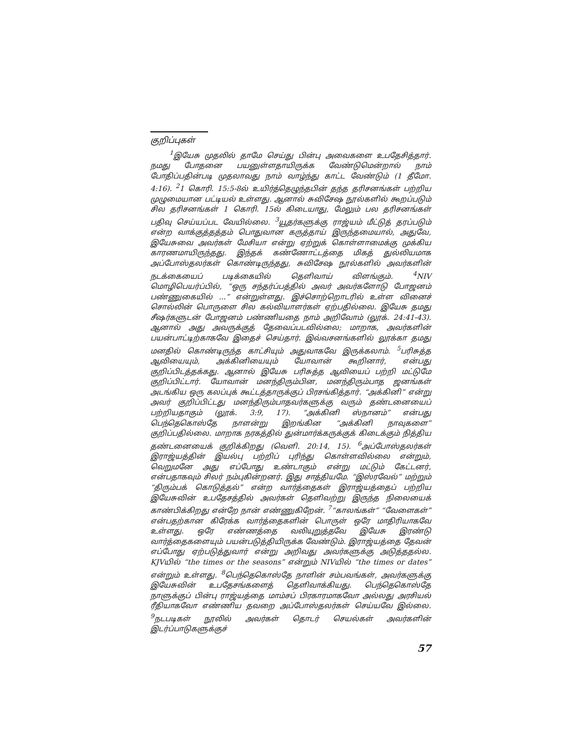குறிப்புகள்
<sup>1</sup> இயேசு முதலில் தாமே செய்து பின்பு அவைகளை உபதேசித்தார். நமது போதனை பயனுள்ளதாயிருக்க வேண்டுமென்றால் நாம் போதிப்பதின்படி முதலாவது நாம் வாழ்ந்து காட்ட வேண்டும் (1 தீமோ. 4:16). <sup>2</sup>1 கொரி. 15:5-8ல் உயிர்த்தெழுந்தபின் தந்த தரிசனங்கள் பற்றிய முழுமையான பட்டியல் உள்ளது. ஆனால் சுவிசேஷ நூல்களில் கூறப்படும் சில தரிசனங்கள் 1 கொரி. 15ல் கிடையாது, மேலும் பல தரிசனங்கள் பதிவு செய்யப்பட வேயில்லை. <sup>3</sup>யூதர்களுக்கு ராஜ்யம் மீட்டுத் தரப்படும் என்ற வாக்குத்தத்தம் பொதுவான கருத்தாய் இருந்தமையால், அதுவே, இயேசுவை அவர்கள் மேசியா என்று ஏற்றுக் கொள்ளாமைக்கு முக்கிய காரணமாயிருந்தது. இந்தக் கண்ணோட்டத்தை மிகத் துல்லியமாக அப்போஸ்தலர்கள் கொண்டிருந்தது, சுவிசேஷ நூல்களில் அவர்களின் நடக்கையைப் படிக்கையில் தெளிவாய் விளங்கும். <sup>4</sup>NIV மொழிபெயர்ப்பில், “ஒரு சந்தர்ப்பத்தில் அவர் அவர்களோடு போஜனம் பண்ணுகையில் ...” என்றுள்ளது. இச்சொற்றொடரில் உள்ள வினைச் சொல்லின் பொருளை சில கல்வியாளர்கள் ஏற்பதில்லை. இயேசு தமது சீஷர்களுடன் போஜனம் பண்ணியதை நாம் அறிவோம் (லூக். 24:41-43). ஆனால் அது அவருக்குத் தேவைப்படவில்லை; மாறாக, அவர்களின் பயன்பாட்டிற்காகவே இதைச் செய்தார். இவ்வசனங்களில் லூக்கா தமது மனதில் கொண்டிருந்த காட்சியும் அதுவாகவே இருக்கலாம். <sup>5</sup>பரிசுத்த ஆவியையும், அக்கினியையும் யோவான் கூறினார், என்பது குறிப்பிடத்தக்கது. ஆனால் இயேசு பரிசுத்த ஆவியைப் பற்றி மட்டுமே குறிப்பிட்டார். யோவான் மனந்திரும்பின, மனந்திரும்பாத ஜனங்கள் அடங்கிய ஒரு கலப்புக் கூட்டத்தாருக்குப் பிரசங்கித்தார். “அக்கினி” என்று அவர் குறிப்பிட்டது மனந்திரும்பாதவர்களுக்கு வரும் தண்டனையைப் பற்றியதாகும் (லூக். 3:9, 17). “அக்கினி ஸ்நானம்” என்பது பெந்தெகொஸ்தே நாளன்று இறங்கின “அக்கினி நாவுகளை” குறிப்பதில்லை. மாறாக நரகத்தில் துன்மார்க்கருக்குக் கிடைக்கும் நித்திய தண்டனையைக் குறிக்கிறது (வெளி. 20:14, 15). <sup>6</sup>அப்போஸ்தலர்கள் இராஜ்யத்தின் இயல்பு பற்றிப் புரிந்து கொள்ளவில்லை என்றும், வெறுமனே அது எப்போது உண்டாகும் என்று மட்டும் கேட்டனர், என்பதாகவும் சிலர் நம்புகின்றனர். இது சாத்தியமே. “இஸ்ரவேல்” மற்றும் “திரும்பக் கொடுத்தல்” என்ற வார்த்தைகள் இராஜ்யத்தைப் பற்றிய இயேசுவின் உபதேசத்தில் அவர்கள் தெளிவற்று இருந்த நிலையைக் காண்பிக்கிறது என்றே நான் எண்ணுகிறேன். <sup>7</sup>“காலங்கள்” “வேளைகள்” என்பதற்கான கிரேக்க வார்த்தைகளின் பொருள் ஒரே மாதிரியாகவே உள்ளது. ஒரே எண்ணத்தை வலியுறுத்தவே இயேசு இரண்டு வார்த்தைகளையும் பயன்படுத்தியிருக்க வேண்டும். இராஜ்யத்தை தேவன் எப்போது ஏற்படுத்துவார் என்று அறிவது அவர்களுக்கு அடுத்ததல்ல. KJVயில் “the times or the seasons” என்றும் NIVயில் “the times or dates” என்றும் உள்ளது. <sup>8</sup>பெந்தெகொஸ்தே நாளின் சம்பவங்கள், அவர்களுக்கு இயேசுவின் உபதேசங்களைத் தெளிவாக்கியது. பெந்தெகொஸ்தே நாளுக்குப் பின்பு ராஜ்யத்தை மாம்சப் பிரகாரமாகவோ அல்லது அரசியல் ரீதியாகவோ எண்ணிய தவறை அப்போஸ்தலர்கள் செய்யவே இல்லை. <sup>9</sup>நடபடிகள் நூலில் அவர்கள் தொடர் செயல்கள் அவர்களின் இடர்ப்பாடுகளுக்குச்
57